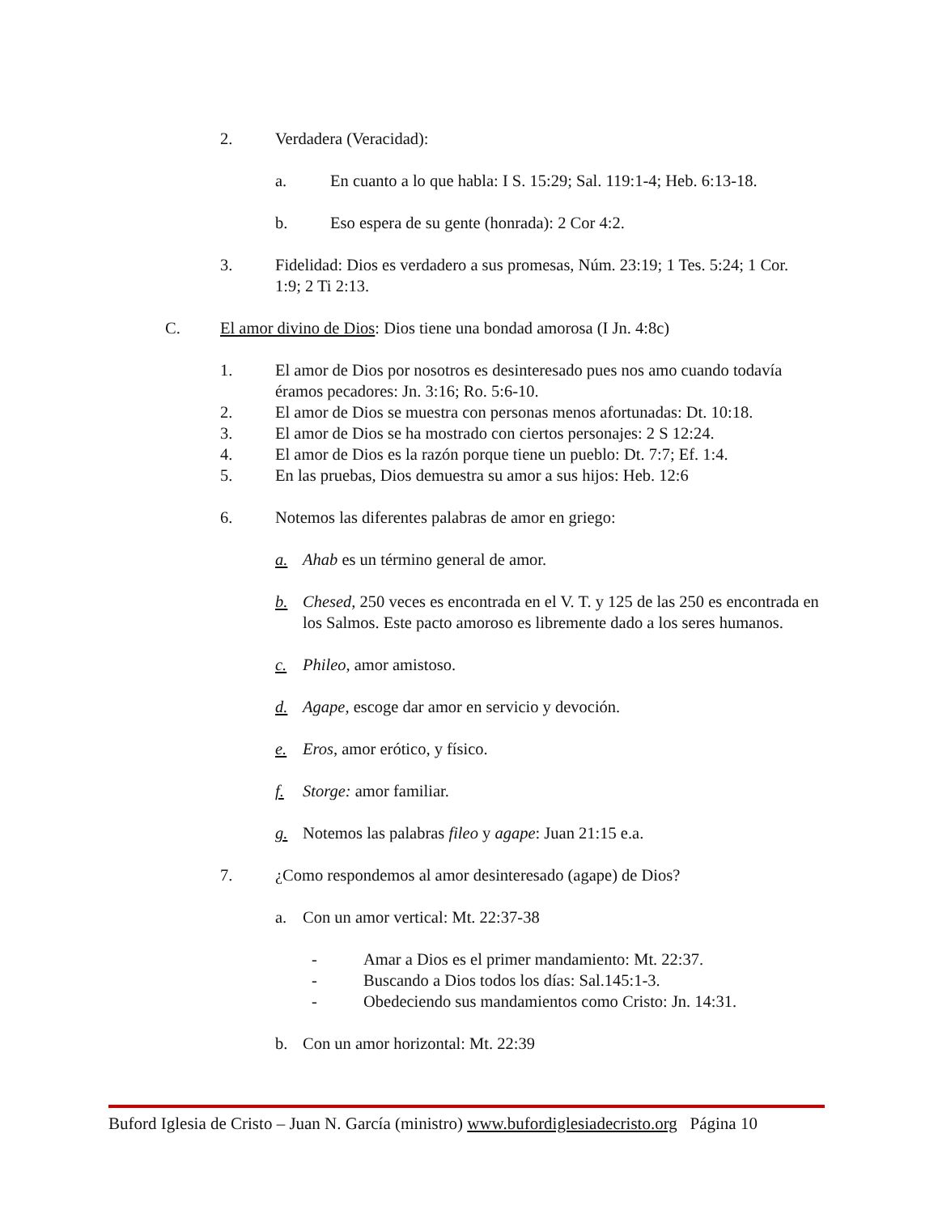2. Verdadera (Veracidad):
a. En cuanto a lo que habla: I S. 15:29; Sal. 119:1-4; Heb. 6:13-18.
b. Eso espera de su gente (honrada): 2 Cor 4:2.
3. Fidelidad: Dios es verdadero a sus promesas, Núm. 23:19; 1 Tes. 5:24; 1 Cor. 1:9; 2 Ti 2:13.
C. El amor divino de Dios: Dios tiene una bondad amorosa (I Jn. 4:8c)
1. El amor de Dios por nosotros es desinteresado pues nos amo cuando todavía éramos pecadores: Jn. 3:16; Ro. 5:6-10.
2. El amor de Dios se muestra con personas menos afortunadas: Dt. 10:18.
3. El amor de Dios se ha mostrado con ciertos personajes: 2 S 12:24.
4. El amor de Dios es la razón porque tiene un pueblo: Dt. 7:7; Ef. 1:4.
5. En las pruebas, Dios demuestra su amor a sus hijos: Heb. 12:6
6. Notemos las diferentes palabras de amor en griego:
a. Ahab es un término general de amor.
b. Chesed, 250 veces es encontrada en el V. T. y 125 de las 250 es encontrada en los Salmos. Este pacto amoroso es libremente dado a los seres humanos.
c. Phileo, amor amistoso.
d. Agape, escoge dar amor en servicio y devoción.
e. Eros, amor erótico, y físico.
f. Storge: amor familiar.
g. Notemos las palabras fileo y agape: Juan 21:15 e.a.
7. ¿Como respondemos al amor desinteresado (agape) de Dios?
a. Con un amor vertical: Mt. 22:37-38
- Amar a Dios es el primer mandamiento: Mt. 22:37.
- Buscando a Dios todos los días: Sal.145:1-3.
- Obedeciendo sus mandamientos como Cristo: Jn. 14:31.
b. Con un amor horizontal: Mt. 22:39
Buford Iglesia de Cristo – Juan N. García (ministro) www.bufordiglesiadecristo.org Página 10